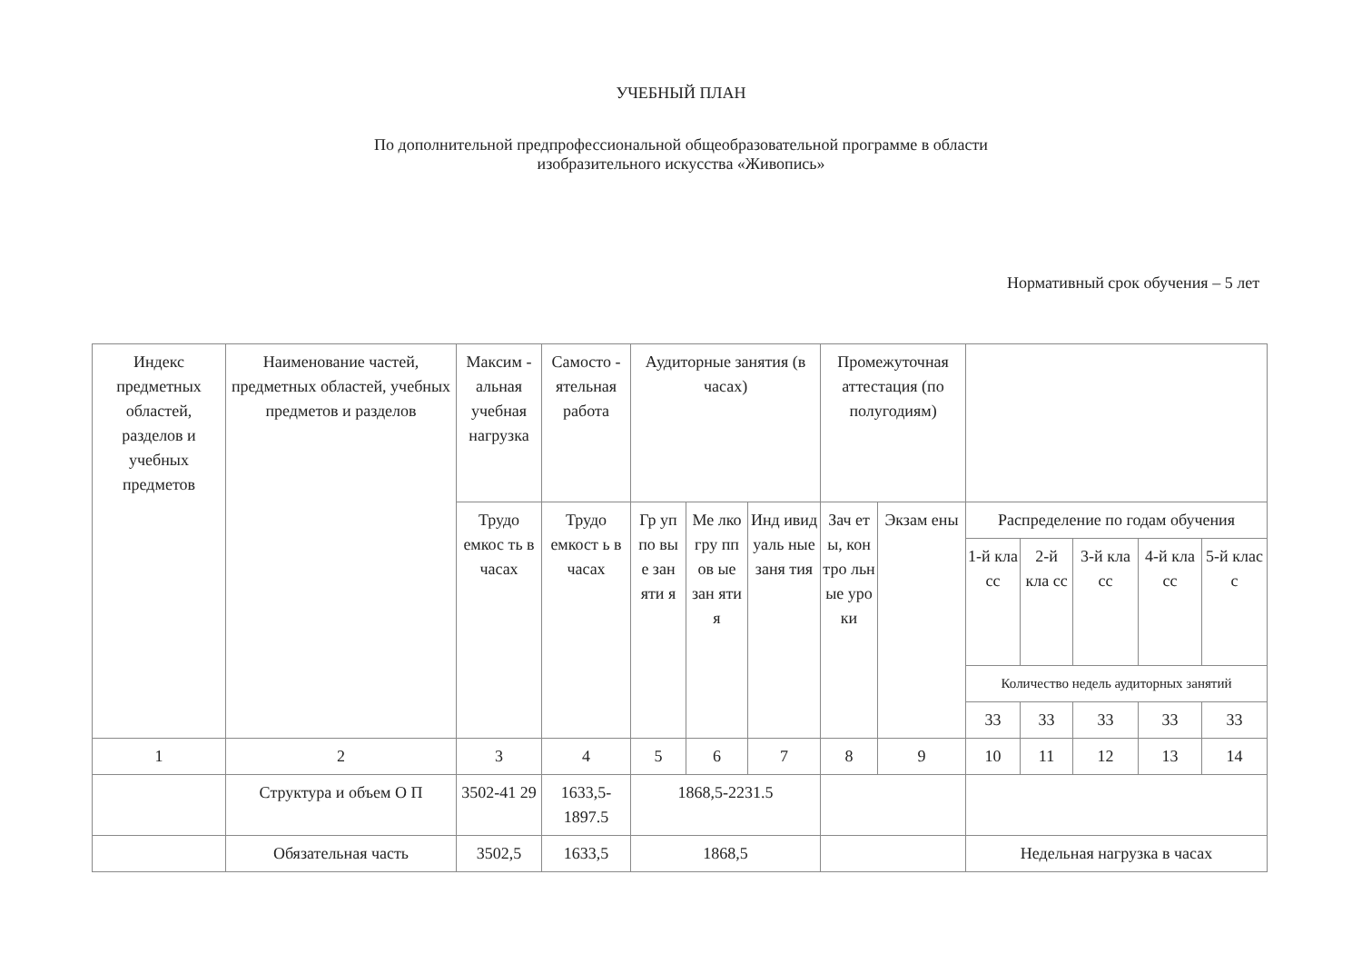УЧЕБНЫЙ ПЛАН
По дополнительной предпрофессиональной общеобразовательной программе в области
изобразительного искусства «Живопись»
Нормативный срок обучения – 5 лет
| Индекс предметных областей, разделов и учебных предметов | Наименование частей, предметных областей, учебных предметов и разделов | Максим - альная учебная нагрузка | Самосто - ятельная работа | Аудиторные занятия (в часах) | | | Промежуточная аттестация (по полугодиям) | | | | | | |
| --- | --- | --- | --- | --- | --- | --- | --- | --- | --- | --- | --- | --- | --- |
| | | Трудо емкос ть в часах | Трудо емкост ь в часах | Гр уп по вы е зан яти я | Ме лко гру пп ов ые зан яти я | Инд ивид уаль ные заня тия | Зач ет ы, кон тро льн ые уро ки | Экзам ены | Распределение по годам обучения | | | | |
| | | | | | | | | | 1-й кла сс | 2-й кла сс | 3-й кла сс | 4-й кла сс | 5-й клас с |
| | | | | | | | | | Количество недель аудиторных занятий | | | | |
| | | | | | | | | | 33 | 33 | 33 | 33 | 33 |
| 1 | 2 | 3 | 4 | 5 | 6 | 7 | 8 | 9 | 10 | 11 | 12 | 13 | 14 |
| | Структура и объем О П | 3502-41 29 | 1633,5- 1897.5 | 1868,5-2231.5 | | | | | | | | | |
| | Обязательная часть | 3502,5 | 1633,5 | 1868,5 | | | | | Недельная нагрузка в часах | | | | |